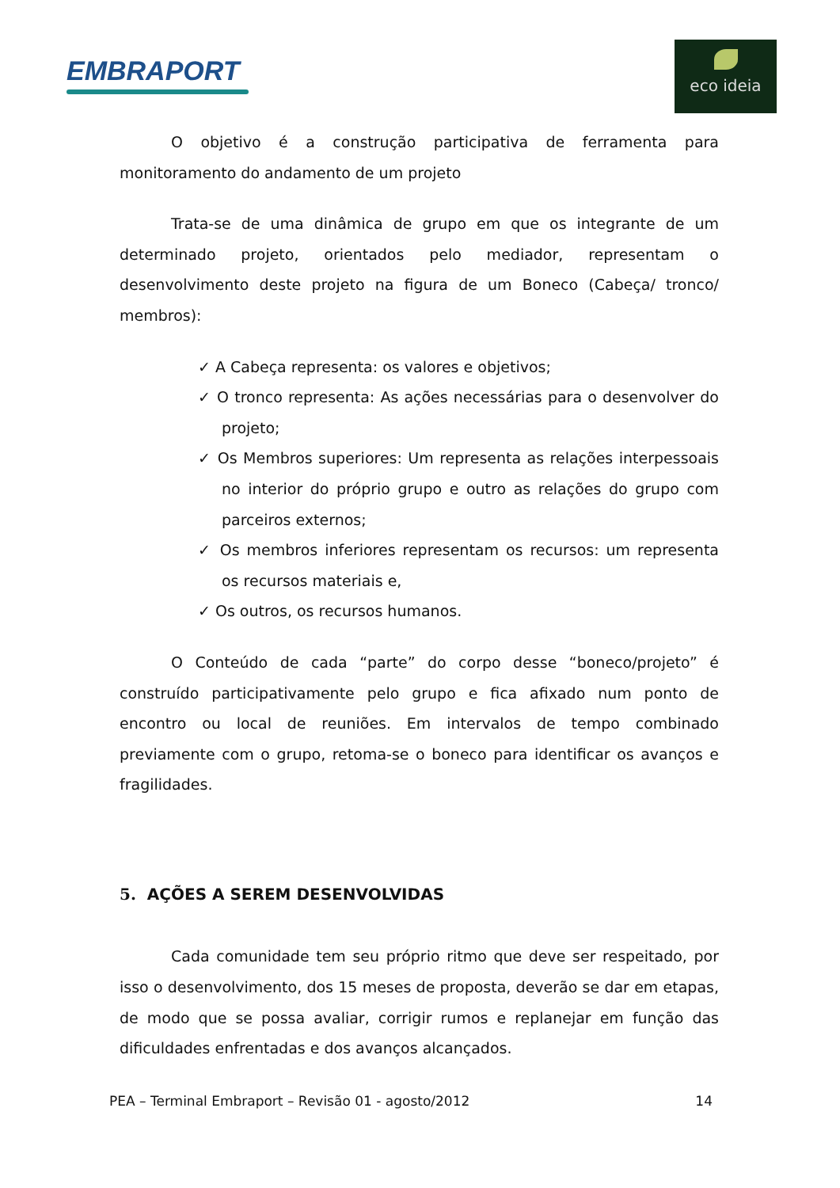EMBRAPORT
eco ideia
O objetivo é a construção participativa de ferramenta para monitoramento do andamento de um projeto
Trata-se de uma dinâmica de grupo em que os integrante de um determinado projeto, orientados pelo mediador, representam o desenvolvimento deste projeto na figura de um Boneco (Cabeça/ tronco/ membros):
✓ A Cabeça representa: os valores e objetivos;
✓ O tronco representa: As ações necessárias para o desenvolver do projeto;
✓ Os Membros superiores: Um representa as relações interpessoais no interior do próprio grupo e outro as relações do grupo com parceiros externos;
✓ Os membros inferiores representam os recursos: um representa os recursos materiais e,
✓ Os outros, os recursos humanos.
O Conteúdo de cada “parte” do corpo desse “boneco/projeto” é construído participativamente pelo grupo e fica afixado num ponto de encontro ou local de reuniões. Em intervalos de tempo combinado previamente com o grupo, retoma-se o boneco para identificar os avanços e fragilidades.
5. AÇÕES A SEREM DESENVOLVIDAS
Cada comunidade tem seu próprio ritmo que deve ser respeitado, por isso o desenvolvimento, dos 15 meses de proposta, deverão se dar em etapas, de modo que se possa avaliar, corrigir rumos e replanejar em função das dificuldades enfrentadas e dos avanços alcançados.
PEA – Terminal Embraport – Revisão 01 - agosto/2012 14